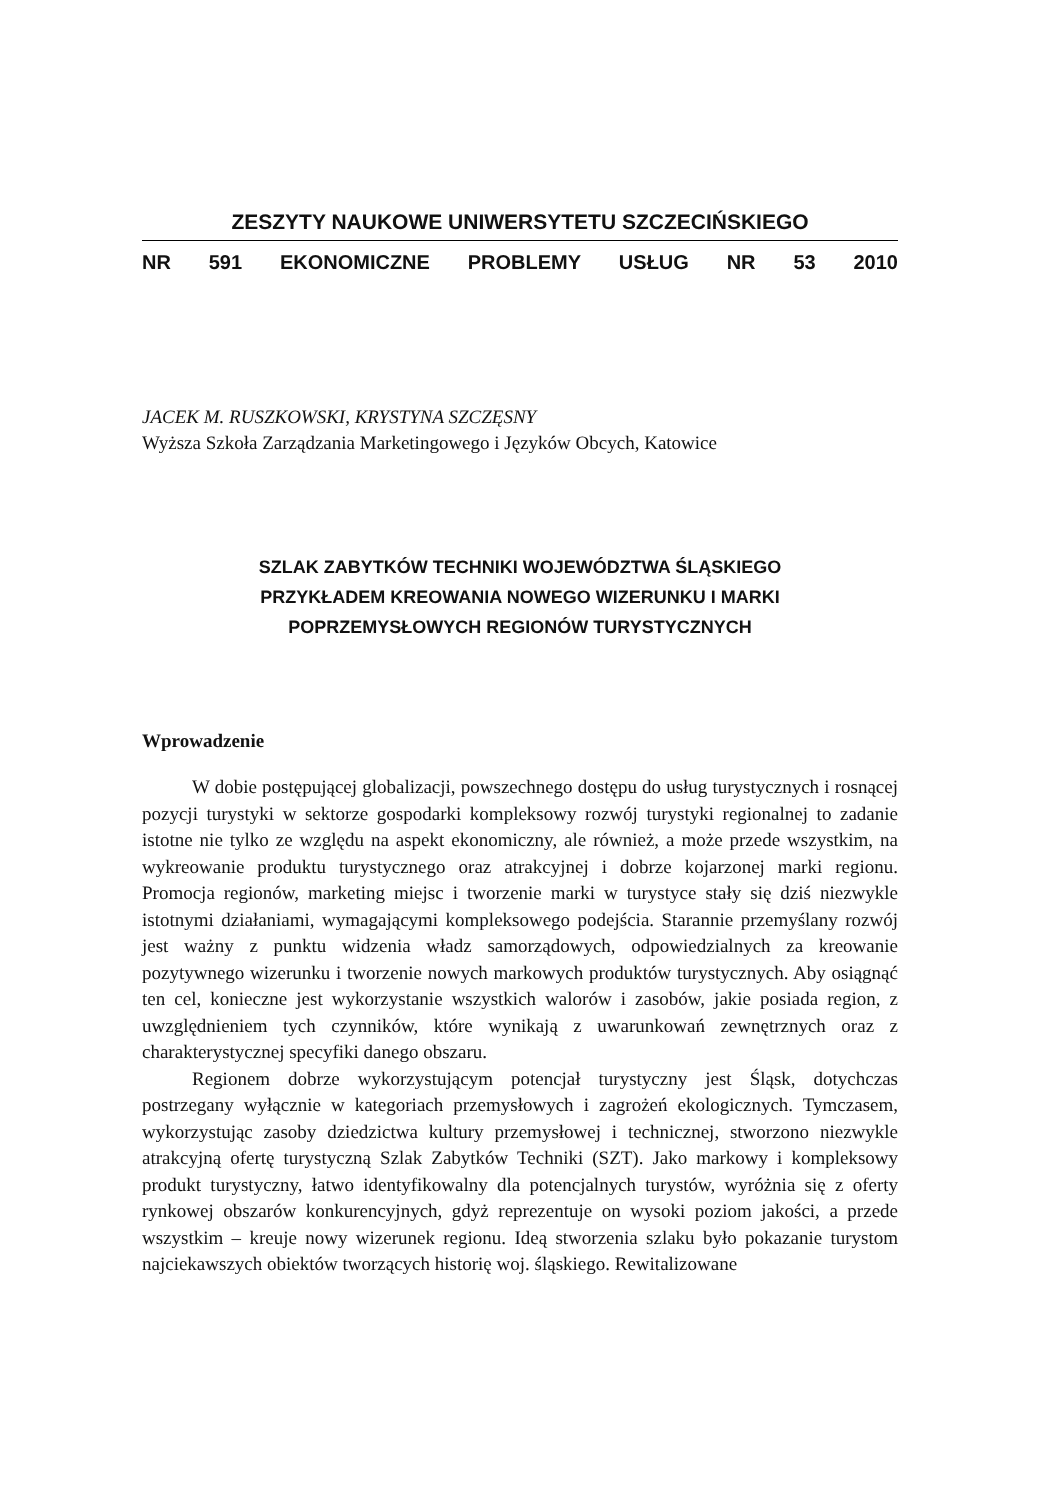ZESZYTY NAUKOWE UNIWERSYTETU SZCZECIŃSKIEGO
NR 591 EKONOMICZNE PROBLEMY USŁUG NR 53 2010
JACEK M. RUSZKOWSKI, KRYSTYNA SZCZĘSNY
Wyższa Szkoła Zarządzania Marketingowego i Języków Obcych, Katowice
SZLAK ZABYTKÓW TECHNIKI WOJEWÓDZTWA ŚLĄSKIEGO
PRZYKŁADEM KREOWANIA NOWEGO WIZERUNKU I MARKI
POPRZEMYSŁOWYCH REGIONÓW TURYSTYCZNYCH
Wprowadzenie
W dobie postępującej globalizacji, powszechnego dostępu do usług turystycznych i rosnącej pozycji turystyki w sektorze gospodarki kompleksowy rozwój turystyki regionalnej to zadanie istotne nie tylko ze względu na aspekt ekonomiczny, ale również, a może przede wszystkim, na wykreowanie produktu turystycznego oraz atrakcyjnej i dobrze kojarzonej marki regionu. Promocja regionów, marketing miejsc i tworzenie marki w turystyce stały się dziś niezwykle istotnymi działaniami, wymagającymi kompleksowego podejścia. Starannie przemyślany rozwój jest ważny z punktu widzenia władz samorządowych, odpowiedzialnych za kreowanie pozytywnego wizerunku i tworzenie nowych markowych produktów turystycznych. Aby osiągnąć ten cel, konieczne jest wykorzystanie wszystkich walorów i zasobów, jakie posiada region, z uwzględnieniem tych czynników, które wynikają z uwarunkowań zewnętrznych oraz z charakterystycznej specyfiki danego obszaru.
Regionem dobrze wykorzystującym potencjał turystyczny jest Śląsk, dotychczas postrzegany wyłącznie w kategoriach przemysłowych i zagrożeń ekologicznych. Tymczasem, wykorzystując zasoby dziedzictwa kultury przemysłowej i technicznej, stworzono niezwykle atrakcyjną ofertę turystyczną Szlak Zabytków Techniki (SZT). Jako markowy i kompleksowy produkt turystyczny, łatwo identyfikowalny dla potencjalnych turystów, wyróżnia się z oferty rynkowej obszarów konkurencyjnych, gdyż reprezentuje on wysoki poziom jakości, a przede wszystkim – kreuje nowy wizerunek regionu. Ideą stworzenia szlaku było pokazanie turystom najciekawszych obiektów tworzących historię woj. śląskiego. Rewitalizowane